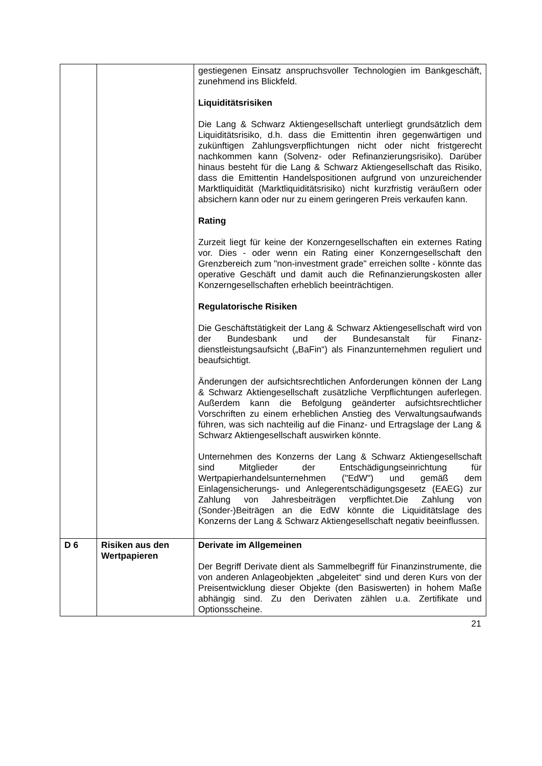| | | gestiegenen Einsatz anspruchsvoller Technologien im Bank­geschäft, zunehmend ins Blickfeld. Liquiditätsrisiken Die Lang & Schwarz Aktiengesellschaft unterliegt grund­sätzlich dem Liquiditätsrisiko, d.h. dass die Emittentin ihren gegenwärtigen und zukünftigen Zahlungsverpflichtungen nicht oder nicht fristgerecht nachkommen kann (Solvenz- oder Re­finanzierungsrisiko). Darüber hinaus besteht für die Lang & Schwarz Aktiengesellschaft das Risiko, dass die Emittentin Handelspositionen aufgrund von unzureichender Markt­liquidität (Marktliquiditätsrisiko) nicht kurzfristig veräußern oder absichern kann oder nur zu einem geringeren Preis verkaufen kann. Rating Zurzeit liegt für keine der Konzerngesellschaften ein externes Rating vor. Dies - oder wenn ein Rating einer Konzerngesell­schaft den Grenzbereich zum "non-investment grade" erreichen sollte - könnte das operative Geschäft und damit auch die Refinanzierungskosten aller Konzerngesellschaften erheblich beeinträchtigen. Regulatorische Risiken Die Geschäftstätigkeit der Lang & Schwarz Aktiengesellschaft wird von der Bundesbank und der Bundesanstalt für Finanz­dienstleistungsaufsicht („BaFin“) als Finanzunternehmen reguliert und beaufsichtigt. Änderungen der aufsichtsrechtlichen Anforderungen können der Lang & Schwarz Aktiengesellschaft zusätzliche Verpflicht­ungen auferlegen. Außerdem kann die Befolgung geänderter aufsichtsrechtlicher Vorschriften zu einem erheblichen Anstieg des Verwaltungsaufwands führen, was sich nachteilig auf die Finanz- und Ertragslage der Lang & Schwarz Aktien­gesellschaft auswirken könnte. Unternehmen des Konzerns der Lang & Schwarz Aktien­gesellschaft sind Mitglieder der Entschädigungseinrichtung für Wertpapierhandelsunternehmen ("EdW") und gemäß dem Einlagensicherungs- und Anlegerentschädigungsgesetz (EAEG) zur Zahlung von Jahresbeiträgen verpflichtet.Die Zahlung von (Sonder-)Beiträgen an die EdW könnte die Liquiditätslage des Konzerns der Lang & Schwarz Aktiengesellschaft negativ beeinflussen. |
| D 6 | Risiken aus den Wertpapieren | Derivate im Allgemeinen Der Begriff Derivate dient als Sammelbegriff für Finanz­instrumente, die von anderen Anlageobjekten „abgeleitet“ sind und deren Kurs von der Preisentwicklung dieser Objekte (den Basiswerten) in hohem Maße abhängig sind. Zu den Derivaten zählen u.a. Zertifikate und Optionsscheine. |
21